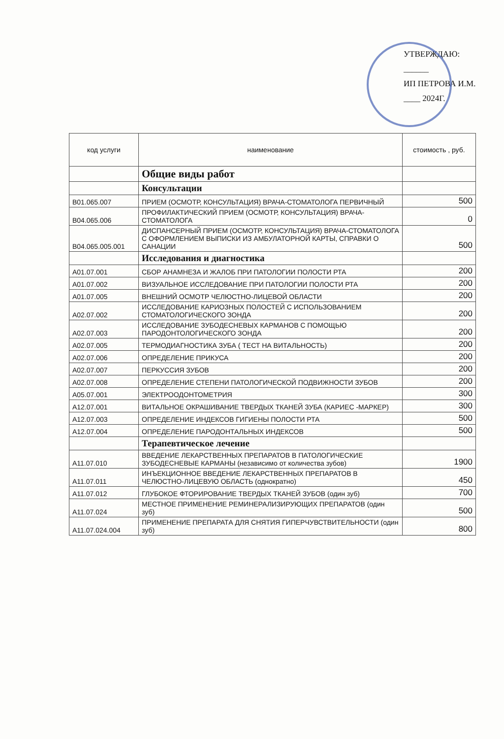УТВЕРЖДАЮ:
______
ИП ПЕТРОВА И.М.
____ 2024Г.
| код услуги | наименование | стоимость , руб. |
| --- | --- | --- |
| | Общие виды работ | |
| | Консультации | |
| B01.065.007 | ПРИЕМ (ОСМОТР, КОНСУЛЬТАЦИЯ) ВРАЧА-СТОМАТОЛОГА ПЕРВИЧНЫЙ | 500 |
| B04.065.006 | ПРОФИЛАКТИЧЕСКИЙ ПРИЕМ (ОСМОТР, КОНСУЛЬТАЦИЯ) ВРАЧА-СТОМАТОЛОГА | 0 |
| B04.065.005.001 | ДИСПАНСЕРНЫЙ ПРИЕМ (ОСМОТР, КОНСУЛЬТАЦИЯ) ВРАЧА-СТОМАТОЛОГА С ОФОРМЛЕНИЕМ ВЫПИСКИ ИЗ АМБУЛАТОРНОЙ КАРТЫ, СПРАВКИ О САНАЦИИ | 500 |
| | Исследования и диагностика | |
| A01.07.001 | СБОР АНАМНЕЗА И ЖАЛОБ ПРИ ПАТОЛОГИИ ПОЛОСТИ РТА | 200 |
| A01.07.002 | ВИЗУАЛЬНОЕ ИССЛЕДОВАНИЕ ПРИ ПАТОЛОГИИ ПОЛОСТИ РТА | 200 |
| A01.07.005 | ВНЕШНИЙ ОСМОТР ЧЕЛЮСТНО-ЛИЦЕВОЙ ОБЛАСТИ | 200 |
| A02.07.002 | ИССЛЕДОВАНИЕ КАРИОЗНЫХ ПОЛОСТЕЙ С ИСПОЛЬЗОВАНИЕМ СТОМАТОЛОГИЧЕСКОГО ЗОНДА | 200 |
| A02.07.003 | ИССЛЕДОВАНИЕ ЗУБОДЕСНЕВЫХ КАРМАНОВ С ПОМОЩЬЮ ПАРОДОНТОЛОГИЧЕСКОГО ЗОНДА | 200 |
| A02.07.005 | ТЕРМОДИАГНОСТИКА ЗУБА ( ТЕСТ НА ВИТАЛЬНОСТЬ) | 200 |
| A02.07.006 | ОПРЕДЕЛЕНИЕ ПРИКУСА | 200 |
| A02.07.007 | ПЕРКУССИЯ ЗУБОВ | 200 |
| A02.07.008 | ОПРЕДЕЛЕНИЕ СТЕПЕНИ ПАТОЛОГИЧЕСКОЙ ПОДВИЖНОСТИ ЗУБОВ | 200 |
| A05.07.001 | ЭЛЕКТРООДОНТОМЕТРИЯ | 300 |
| A12.07.001 | ВИТАЛЬНОЕ ОКРАШИВАНИЕ ТВЕРДЫХ ТКАНЕЙ ЗУБА (КАРИЕС -МАРКЕР) | 300 |
| A12.07.003 | ОПРЕДЕЛЕНИЕ ИНДЕКСОВ ГИГИЕНЫ ПОЛОСТИ РТА | 500 |
| A12.07.004 | ОПРЕДЕЛЕНИЕ ПАРОДОНТАЛЬНЫХ ИНДЕКСОВ | 500 |
| | Терапевтическое лечение | |
| A11.07.010 | ВВЕДЕНИЕ ЛЕКАРСТВЕННЫХ ПРЕПАРАТОВ В ПАТОЛОГИЧЕСКИЕ ЗУБОДЕСНЕВЫЕ КАРМАНЫ (независимо от количества зубов) | 1900 |
| A11.07.011 | ИНЪЕКЦИОННОЕ ВВЕДЕНИЕ ЛЕКАРСТВЕННЫХ ПРЕПАРАТОВ В ЧЕЛЮСТНО-ЛИЦЕВУЮ ОБЛАСТЬ (однократно) | 450 |
| A11.07.012 | ГЛУБОКОЕ ФТОРИРОВАНИЕ ТВЕРДЫХ ТКАНЕЙ ЗУБОВ (один зуб) | 700 |
| A11.07.024 | МЕСТНОЕ ПРИМЕНЕНИЕ РЕМИНЕРАЛИЗИРУЮЩИХ ПРЕПАРАТОВ (один зуб) | 500 |
| A11.07.024.004 | ПРИМЕНЕНИЕ ПРЕПАРАТА ДЛЯ СНЯТИЯ ГИПЕРЧУВСТВИТЕЛЬНОСТИ (один зуб) | 800 |